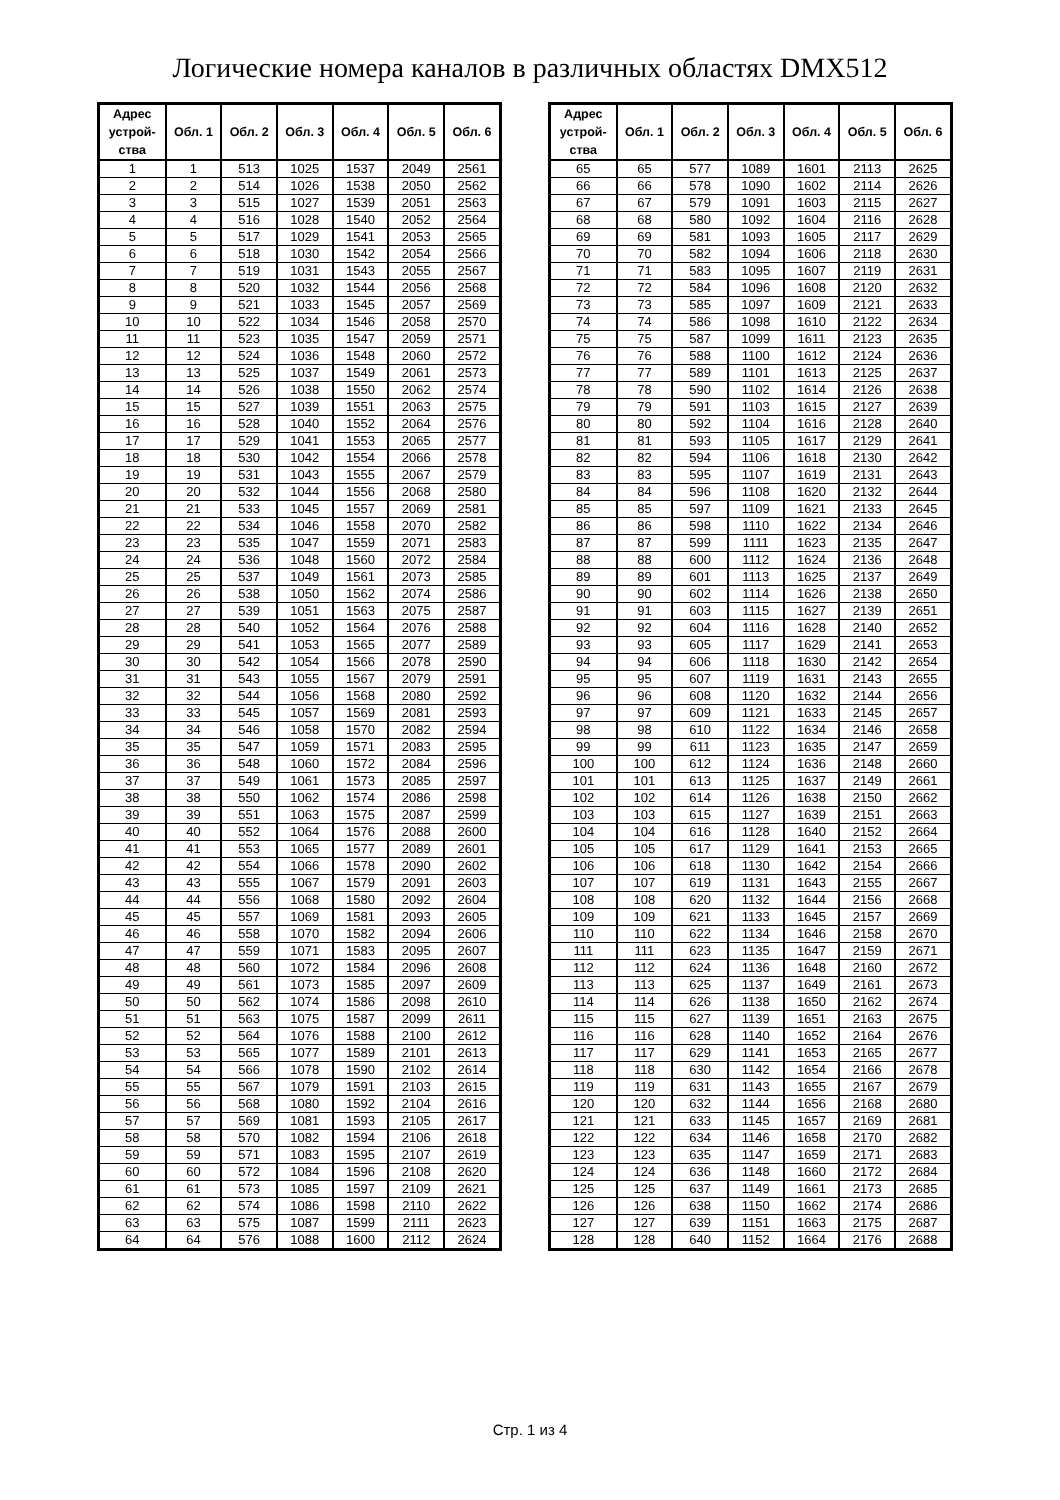Логические номера каналов в различных областях DMX512
| Адрес устрой- ства | Обл. 1 | Обл. 2 | Обл. 3 | Обл. 4 | Обл. 5 | Обл. 6 |
| --- | --- | --- | --- | --- | --- | --- |
| 1 | 1 | 513 | 1025 | 1537 | 2049 | 2561 |
| 2 | 2 | 514 | 1026 | 1538 | 2050 | 2562 |
| 3 | 3 | 515 | 1027 | 1539 | 2051 | 2563 |
| 4 | 4 | 516 | 1028 | 1540 | 2052 | 2564 |
| 5 | 5 | 517 | 1029 | 1541 | 2053 | 2565 |
| 6 | 6 | 518 | 1030 | 1542 | 2054 | 2566 |
| 7 | 7 | 519 | 1031 | 1543 | 2055 | 2567 |
| 8 | 8 | 520 | 1032 | 1544 | 2056 | 2568 |
| 9 | 9 | 521 | 1033 | 1545 | 2057 | 2569 |
| 10 | 10 | 522 | 1034 | 1546 | 2058 | 2570 |
| 11 | 11 | 523 | 1035 | 1547 | 2059 | 2571 |
| 12 | 12 | 524 | 1036 | 1548 | 2060 | 2572 |
| 13 | 13 | 525 | 1037 | 1549 | 2061 | 2573 |
| 14 | 14 | 526 | 1038 | 1550 | 2062 | 2574 |
| 15 | 15 | 527 | 1039 | 1551 | 2063 | 2575 |
| 16 | 16 | 528 | 1040 | 1552 | 2064 | 2576 |
| 17 | 17 | 529 | 1041 | 1553 | 2065 | 2577 |
| 18 | 18 | 530 | 1042 | 1554 | 2066 | 2578 |
| 19 | 19 | 531 | 1043 | 1555 | 2067 | 2579 |
| 20 | 20 | 532 | 1044 | 1556 | 2068 | 2580 |
| 21 | 21 | 533 | 1045 | 1557 | 2069 | 2581 |
| 22 | 22 | 534 | 1046 | 1558 | 2070 | 2582 |
| 23 | 23 | 535 | 1047 | 1559 | 2071 | 2583 |
| 24 | 24 | 536 | 1048 | 1560 | 2072 | 2584 |
| 25 | 25 | 537 | 1049 | 1561 | 2073 | 2585 |
| 26 | 26 | 538 | 1050 | 1562 | 2074 | 2586 |
| 27 | 27 | 539 | 1051 | 1563 | 2075 | 2587 |
| 28 | 28 | 540 | 1052 | 1564 | 2076 | 2588 |
| 29 | 29 | 541 | 1053 | 1565 | 2077 | 2589 |
| 30 | 30 | 542 | 1054 | 1566 | 2078 | 2590 |
| 31 | 31 | 543 | 1055 | 1567 | 2079 | 2591 |
| 32 | 32 | 544 | 1056 | 1568 | 2080 | 2592 |
| 33 | 33 | 545 | 1057 | 1569 | 2081 | 2593 |
| 34 | 34 | 546 | 1058 | 1570 | 2082 | 2594 |
| 35 | 35 | 547 | 1059 | 1571 | 2083 | 2595 |
| 36 | 36 | 548 | 1060 | 1572 | 2084 | 2596 |
| 37 | 37 | 549 | 1061 | 1573 | 2085 | 2597 |
| 38 | 38 | 550 | 1062 | 1574 | 2086 | 2598 |
| 39 | 39 | 551 | 1063 | 1575 | 2087 | 2599 |
| 40 | 40 | 552 | 1064 | 1576 | 2088 | 2600 |
| 41 | 41 | 553 | 1065 | 1577 | 2089 | 2601 |
| 42 | 42 | 554 | 1066 | 1578 | 2090 | 2602 |
| 43 | 43 | 555 | 1067 | 1579 | 2091 | 2603 |
| 44 | 44 | 556 | 1068 | 1580 | 2092 | 2604 |
| 45 | 45 | 557 | 1069 | 1581 | 2093 | 2605 |
| 46 | 46 | 558 | 1070 | 1582 | 2094 | 2606 |
| 47 | 47 | 559 | 1071 | 1583 | 2095 | 2607 |
| 48 | 48 | 560 | 1072 | 1584 | 2096 | 2608 |
| 49 | 49 | 561 | 1073 | 1585 | 2097 | 2609 |
| 50 | 50 | 562 | 1074 | 1586 | 2098 | 2610 |
| 51 | 51 | 563 | 1075 | 1587 | 2099 | 2611 |
| 52 | 52 | 564 | 1076 | 1588 | 2100 | 2612 |
| 53 | 53 | 565 | 1077 | 1589 | 2101 | 2613 |
| 54 | 54 | 566 | 1078 | 1590 | 2102 | 2614 |
| 55 | 55 | 567 | 1079 | 1591 | 2103 | 2615 |
| 56 | 56 | 568 | 1080 | 1592 | 2104 | 2616 |
| 57 | 57 | 569 | 1081 | 1593 | 2105 | 2617 |
| 58 | 58 | 570 | 1082 | 1594 | 2106 | 2618 |
| 59 | 59 | 571 | 1083 | 1595 | 2107 | 2619 |
| 60 | 60 | 572 | 1084 | 1596 | 2108 | 2620 |
| 61 | 61 | 573 | 1085 | 1597 | 2109 | 2621 |
| 62 | 62 | 574 | 1086 | 1598 | 2110 | 2622 |
| 63 | 63 | 575 | 1087 | 1599 | 2111 | 2623 |
| 64 | 64 | 576 | 1088 | 1600 | 2112 | 2624 |
| Адрес устрой- ства | Обл. 1 | Обл. 2 | Обл. 3 | Обл. 4 | Обл. 5 | Обл. 6 |
| --- | --- | --- | --- | --- | --- | --- |
| 65 | 65 | 577 | 1089 | 1601 | 2113 | 2625 |
| 66 | 66 | 578 | 1090 | 1602 | 2114 | 2626 |
| 67 | 67 | 579 | 1091 | 1603 | 2115 | 2627 |
| 68 | 68 | 580 | 1092 | 1604 | 2116 | 2628 |
| 69 | 69 | 581 | 1093 | 1605 | 2117 | 2629 |
| 70 | 70 | 582 | 1094 | 1606 | 2118 | 2630 |
| 71 | 71 | 583 | 1095 | 1607 | 2119 | 2631 |
| 72 | 72 | 584 | 1096 | 1608 | 2120 | 2632 |
| 73 | 73 | 585 | 1097 | 1609 | 2121 | 2633 |
| 74 | 74 | 586 | 1098 | 1610 | 2122 | 2634 |
| 75 | 75 | 587 | 1099 | 1611 | 2123 | 2635 |
| 76 | 76 | 588 | 1100 | 1612 | 2124 | 2636 |
| 77 | 77 | 589 | 1101 | 1613 | 2125 | 2637 |
| 78 | 78 | 590 | 1102 | 1614 | 2126 | 2638 |
| 79 | 79 | 591 | 1103 | 1615 | 2127 | 2639 |
| 80 | 80 | 592 | 1104 | 1616 | 2128 | 2640 |
| 81 | 81 | 593 | 1105 | 1617 | 2129 | 2641 |
| 82 | 82 | 594 | 1106 | 1618 | 2130 | 2642 |
| 83 | 83 | 595 | 1107 | 1619 | 2131 | 2643 |
| 84 | 84 | 596 | 1108 | 1620 | 2132 | 2644 |
| 85 | 85 | 597 | 1109 | 1621 | 2133 | 2645 |
| 86 | 86 | 598 | 1110 | 1622 | 2134 | 2646 |
| 87 | 87 | 599 | 1111 | 1623 | 2135 | 2647 |
| 88 | 88 | 600 | 1112 | 1624 | 2136 | 2648 |
| 89 | 89 | 601 | 1113 | 1625 | 2137 | 2649 |
| 90 | 90 | 602 | 1114 | 1626 | 2138 | 2650 |
| 91 | 91 | 603 | 1115 | 1627 | 2139 | 2651 |
| 92 | 92 | 604 | 1116 | 1628 | 2140 | 2652 |
| 93 | 93 | 605 | 1117 | 1629 | 2141 | 2653 |
| 94 | 94 | 606 | 1118 | 1630 | 2142 | 2654 |
| 95 | 95 | 607 | 1119 | 1631 | 2143 | 2655 |
| 96 | 96 | 608 | 1120 | 1632 | 2144 | 2656 |
| 97 | 97 | 609 | 1121 | 1633 | 2145 | 2657 |
| 98 | 98 | 610 | 1122 | 1634 | 2146 | 2658 |
| 99 | 99 | 611 | 1123 | 1635 | 2147 | 2659 |
| 100 | 100 | 612 | 1124 | 1636 | 2148 | 2660 |
| 101 | 101 | 613 | 1125 | 1637 | 2149 | 2661 |
| 102 | 102 | 614 | 1126 | 1638 | 2150 | 2662 |
| 103 | 103 | 615 | 1127 | 1639 | 2151 | 2663 |
| 104 | 104 | 616 | 1128 | 1640 | 2152 | 2664 |
| 105 | 105 | 617 | 1129 | 1641 | 2153 | 2665 |
| 106 | 106 | 618 | 1130 | 1642 | 2154 | 2666 |
| 107 | 107 | 619 | 1131 | 1643 | 2155 | 2667 |
| 108 | 108 | 620 | 1132 | 1644 | 2156 | 2668 |
| 109 | 109 | 621 | 1133 | 1645 | 2157 | 2669 |
| 110 | 110 | 622 | 1134 | 1646 | 2158 | 2670 |
| 111 | 111 | 623 | 1135 | 1647 | 2159 | 2671 |
| 112 | 112 | 624 | 1136 | 1648 | 2160 | 2672 |
| 113 | 113 | 625 | 1137 | 1649 | 2161 | 2673 |
| 114 | 114 | 626 | 1138 | 1650 | 2162 | 2674 |
| 115 | 115 | 627 | 1139 | 1651 | 2163 | 2675 |
| 116 | 116 | 628 | 1140 | 1652 | 2164 | 2676 |
| 117 | 117 | 629 | 1141 | 1653 | 2165 | 2677 |
| 118 | 118 | 630 | 1142 | 1654 | 2166 | 2678 |
| 119 | 119 | 631 | 1143 | 1655 | 2167 | 2679 |
| 120 | 120 | 632 | 1144 | 1656 | 2168 | 2680 |
| 121 | 121 | 633 | 1145 | 1657 | 2169 | 2681 |
| 122 | 122 | 634 | 1146 | 1658 | 2170 | 2682 |
| 123 | 123 | 635 | 1147 | 1659 | 2171 | 2683 |
| 124 | 124 | 636 | 1148 | 1660 | 2172 | 2684 |
| 125 | 125 | 637 | 1149 | 1661 | 2173 | 2685 |
| 126 | 126 | 638 | 1150 | 1662 | 2174 | 2686 |
| 127 | 127 | 639 | 1151 | 1663 | 2175 | 2687 |
| 128 | 128 | 640 | 1152 | 1664 | 2176 | 2688 |
Стр. 1 из 4